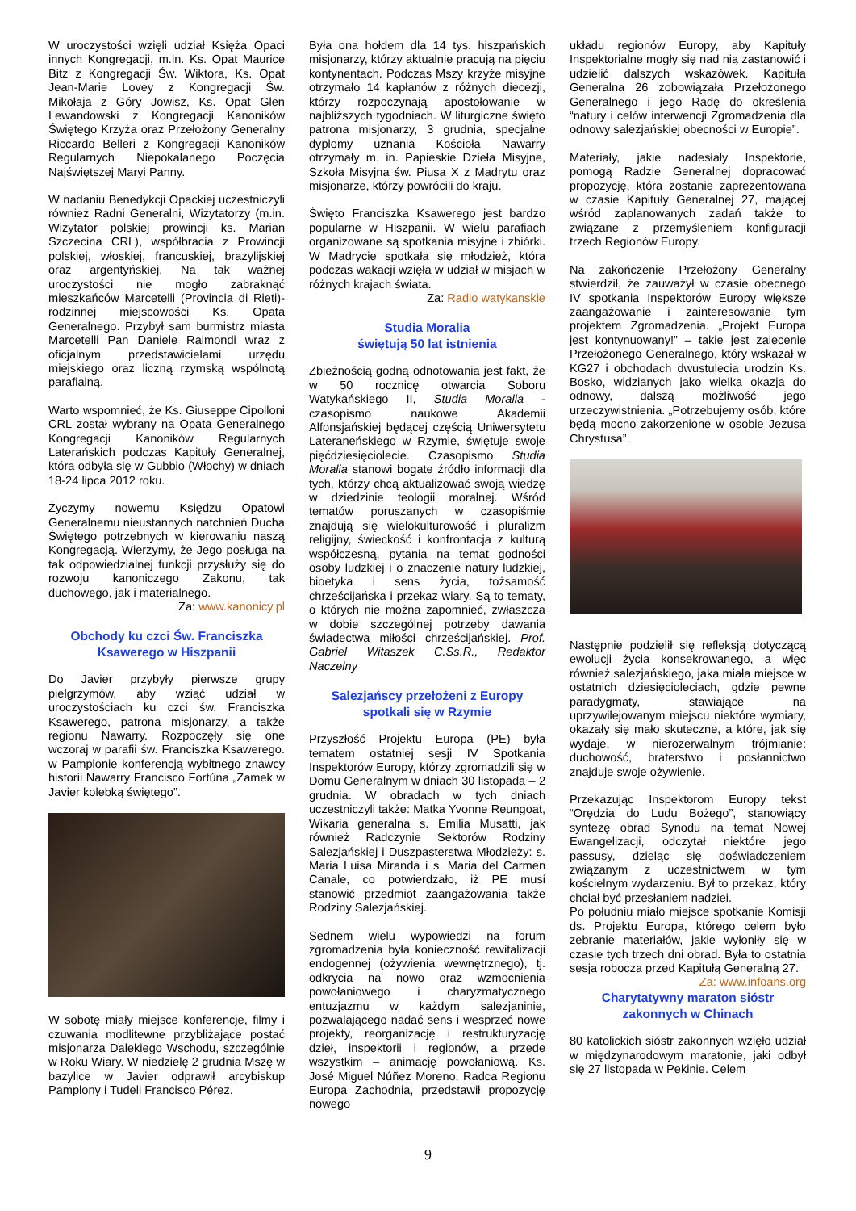W uroczystości wzięli udział Księża Opaci innych Kongregacji, m.in. Ks. Opat Maurice Bitz z Kongregacji Św. Wiktora, Ks. Opat Jean-Marie Lovey z Kongregacji Św. Mikołaja z Góry Jowisz, Ks. Opat Glen Lewandowski z Kongregacji Kanoników Świętego Krzyża oraz Przełożony Generalny Riccardo Belleri z Kongregacji Kanoników Regularnych Niepokalanego Poczęcia Najświętszej Maryi Panny.
W nadaniu Benedykcji Opackiej uczestniczyli również Radni Generalni, Wizytatorzy (m.in. Wizytator polskiej prowincji ks. Marian Szczecina CRL), współbracia z Prowincji polskiej, włoskiej, francuskiej, brazylijskiej oraz argentyńskiej. Na tak ważnej uroczystości nie mogło zabraknąć mieszkańców Marcetelli (Provincia di Rieti)- rodzinnej miejscowości Ks. Opata Generalnego. Przybył sam burmistrz miasta Marcetelli Pan Daniele Raimondi wraz z oficjalnym przedstawicielami urzędu miejskiego oraz liczną rzymską wspólnotą parafialną.
Warto wspomnieć, że Ks. Giuseppe Cipolloni CRL został wybrany na Opata Generalnego Kongregacji Kanoników Regularnych Laterańskich podczas Kapituły Generalnej, która odbyła się w Gubbio (Włochy) w dniach 18-24 lipca 2012 roku.
Życzymy nowemu Księdzu Opatowi Generalnemu nieustannych natchnień Ducha Świętego potrzebnych w kierowaniu naszą Kongregacją. Wierzymy, że Jego posługa na tak odpowiedzialnej funkcji przysłuży się do rozwoju kanoniczego Zakonu, tak duchowego, jak i materialnego.
Za: www.kanonicy.pl
Obchody ku czci Św. Franciszka Ksawerego w Hiszpanii
Do Javier przybyły pierwsze grupy pielgrzymów, aby wziąć udział w uroczystościach ku czci św. Franciszka Ksawerego, patrona misjonarzy, a także regionu Nawarry. Rozpoczęły się one wczoraj w parafii św. Franciszka Ksawerego. w Pamplonie konferencją wybitnego znawcy historii Nawarry Francisco Fortúna „Zamek w Javier kolebką świętego”.
W sobotę miały miejsce konferencje, filmy i czuwania modlitewne przybliżające postać misjonarza Dalekiego Wschodu, szczególnie w Roku Wiary. W niedzielę 2 grudnia Mszę w bazylice w Javier odprawił arcybiskup Pamplony i Tudeli Francisco Pérez.
Była ona hołdem dla 14 tys. hiszpańskich misjonarzy, którzy aktualnie pracują na pięciu kontynentach. Podczas Mszy krzyże misyjne otrzymało 14 kapłanów z różnych diecezji, którzy rozpoczynają apostołowanie w najbliższych tygodniach. W liturgiczne święto patrona misjonarzy, 3 grudnia, specjalne dyplomy uznania Kościoła Nawarry otrzymały m. in. Papieskie Dzieła Misyjne, Szkoła Misyjna św. Piusa X z Madrytu oraz misjonarze, którzy powrócili do kraju.
Święto Franciszka Ksawerego jest bardzo popularne w Hiszpanii. W wielu parafiach organizowane są spotkania misyjne i zbiórki. W Madrycie spotkała się młodzież, która podczas wakacji wzięła w udział w misjach w różnych krajach świata.
Za: Radio watykanskie
Studia Moralia
świętują 50 lat istnienia
Zbieżnością godną odnotowania jest fakt, że w 50 rocznicę otwarcia Soboru Watykańskiego II, Studia Moralia - czasopismo naukowe Akademii Alfonsjańskiej będącej częścią Uniwersytetu Lateraneńskiego w Rzymie, świętuje swoje pięćdziesięciolecie. Czasopismo Studia Moralia stanowi bogate źródło informacji dla tych, którzy chcą aktualizować swoją wiedzę w dziedzinie teologii moralnej. Wśród tematów poruszanych w czasopiśmie znajdują się wielokulturowość i pluralizm religijny, świeckość i konfrontacja z kulturą współczesną, pytania na temat godności osoby ludzkiej i o znaczenie natury ludzkiej, bioetyka i sens życia, tożsamość chrześcijańska i przekaz wiary. Są to tematy, o których nie można zapomnieć, zwłaszcza w dobie szczególnej potrzeby dawania świadectwa miłości chrześcijańskiej. Prof. Gabriel Witaszek C.Ss.R., Redaktor Naczelny
Salezjańscy przełożeni z Europy spotkali się w Rzymie
Przyszłość Projektu Europa (PE) była tematem ostatniej sesji IV Spotkania Inspektorów Europy, którzy zgromadzili się w Domu Generalnym w dniach 30 listopada – 2 grudnia. W obradach w tych dniach uczestniczyli także: Matka Yvonne Reungoat, Wikaria generalna s. Emilia Musatti, jak również Radczynie Sektorów Rodziny Salezjańskiej i Duszpasterstwa Młodzieży: s. Maria Luisa Miranda i s. Maria del Carmen Canale, co potwierdzało, iż PE musi stanowić przedmiot zaangażowania także Rodziny Salezjańskiej.
Sednem wielu wypowiedzi na forum zgromadzenia była konieczność rewitalizacji endogennej (ożywienia wewnętrznego), tj. odkrycia na nowo oraz wzmocnienia powołaniowego i charyzmatycznego entuzjazmu w każdym salezjaninie, pozwalającego nadać sens i wesprzeć nowe projekty, reorganizację i restrukturyzację dzieł, inspektorii i regionów, a przede wszystkim – animację powołaniową. Ks. José Miguel Núñez Moreno, Radca Regionu Europa Zachodnia, przedstawił propozycję nowego
układu regionów Europy, aby Kapituły Inspektorialne mogły się nad nią zastanowić i udzielić dalszych wskazówek. Kapituła Generalna 26 zobowiązała Przełożonego Generalnego i jego Radę do określenia “natury i celów interwencji Zgromadzenia dla odnowy salezjańskiej obecności w Europie”.
Materiały, jakie nadesłały Inspektorie, pomogą Radzie Generalnej dopracować propozycję, która zostanie zaprezentowana w czasie Kapituły Generalnej 27, mającej wśród zaplanowanych zadań także to związane z przemyśleniem konfiguracji trzech Regionów Europy.
Na zakończenie Przełożony Generalny stwierdził, że zauważył w czasie obecnego IV spotkania Inspektorów Europy większe zaangażowanie i zainteresowanie tym projektem Zgromadzenia. „Projekt Europa jest kontynuowany!” – takie jest zalecenie Przełożonego Generalnego, który wskazał w KG27 i obchodach dwustulecia urodzin Ks. Bosko, widzianych jako wielka okazja do odnowy, dalszą możliwość jego urzeczywistnienia. „Potrzebujemy osób, które będą mocno zakorzenione w osobie Jezusa Chrystusa”.
Następnie podzielił się refleksją dotyczącą ewolucji życia konsekrowanego, a więc również salezjańskiego, jaka miała miejsce w ostatnich dziesięcioleciach, gdzie pewne paradygmaty, stawiające na uprzywilejowanym miejscu niektóre wymiary, okazały się mało skuteczne, a które, jak się wydaje, w nierozerwalnym trójmianie: duchowość, braterstwo i posłannictwo znajduje swoje ożywienie.
Przekazując Inspektorom Europy tekst “Orędzia do Ludu Bożego”, stanowiący syntezę obrad Synodu na temat Nowej Ewangelizacji, odczytał niektóre jego passusy, dzieląc się doświadczeniem związanym z uczestnictwem w tym kościelnym wydarzeniu. Był to przekaz, który chciał być przesłaniem nadziei.
Po południu miało miejsce spotkanie Komisji ds. Projektu Europa, którego celem było zebranie materiałów, jakie wyłoniły się w czasie tych trzech dni obrad. Była to ostatnia sesja robocza przed Kapitułą Generalną 27. Za: www.infoans.org
Charytatywny maraton sióstr zakonnych w Chinach
80 katolickich sióstr zakonnych wzięło udział w międzynarodowym maratonie, jaki odbył się 27 listopada w Pekinie. Celem
9